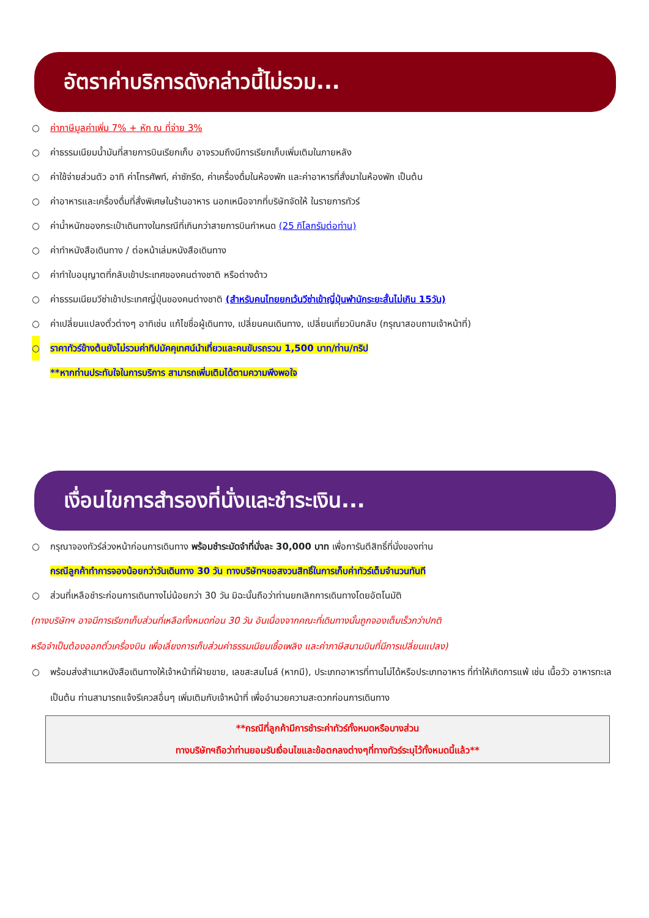อัตราค่าบริการดังกล่าวนี้ไม่รวม...
○ ค่าภาษีมูลค่าเพิ่ม 7% + หัก ณ ที่จ่าย 3%
○ ค่าธรรมเนียมน้ำมันที่สายการบินเรียกเก็บ อาจรวมถึงมีการเรียกเก็บเพิ่มเติมในภายหลัง
○ ค่าใช้จ่ายส่วนตัว อาทิ ค่าโทรศัพท์, ค่าซักรีด, ค่าเครื่องดื่มในห้องพัก และค่าอาหารที่สั่งมาในห้องพัก เป็นต้น
○ ค่าอาหารและเครื่องดื่มที่สั่งพิเศษในร้านอาหาร นอกเหนือจากที่บริษัทจัดให้ ในรายการทัวร์
○ ค่าน้ำหนักของกระเป๋าเดินทางในกรณีที่เกินกว่าสายการบินกำหนด (25 กิโลกรัมต่อท่าน)
○ ค่าทำหนังสือเดินทาง / ต่อหน้าเล่มหนังสือเดินทาง
○ ค่าทำใบอนุญาตที่กลับเข้าประเทศของคนต่างชาติ หรือต่างด้าว
○ ค่าธรรมเนียมวีซ่าเข้าประเทศญี่ปุ่นของคนต่างชาติ (สำหรับคนไทยยกเว้นวีซ่าเข้าญี่ปุ่นพำนักระยะสั้นไม่เกิน 15วัน)
○ ค่าเปลี่ยนแปลงตั๋วต่างๆ อาทิเช่น แก้ไขชื่อผู้เดินทาง, เปลี่ยนคนเดินทาง, เปลี่ยนเที่ยวบินกลับ (กรุณาสอบถามเจ้าหน้าที่)
○ ราคาทัวร์ข้างต้นยังไม่รวมค่าทิปมัคคุเทศน์นำเที่ยวและคนขับรถรวม 1,500 บาท/ท่าน/ทริป
**หากท่านประทับใจในการบริการ สามารถเพิ่มเติมได้ตามความพึงพอใจ
เงื่อนไขการสำรองที่นั่งและชำระเงิน...
○ กรุณาจองทัวร์ล่วงหน้าก่อนการเดินทาง พร้อมชำระมัดจำที่นั่งละ 30,000 บาท เพื่อการันตีสิทธิ์ที่นั่งของท่าน
กรณีลูกค้าทำการจองน้อยกว่าวันเดินทาง 30 วัน ทางบริษัทฯขอสงวนสิทธิ์ในการเก็บค่าทัวร์เต็มจำนวนทันที
○ ส่วนที่เหลือชำระก่อนการเดินทางไม่น้อยกว่า 30 วัน มิฉะนั้นถือว่าท่านยกเลิกการเดินทางโดยอัตโนมัติ
(ทางบริษัทฯ อาจมีการเรียกเก็บส่วนที่เหลือทั้งหมดก่อน 30 วัน อันเนื่องจากคณะที่เดินทางนั้นถูกจองเต็มเร็วกว่าปกติ
หรือจำเป็นต้องออกตั๋วเครื่องบิน เพื่อเลี่ยงการเก็บส่วนค่าธรรมเนียมเชื้อเพลิง และค่าภาษีสนามบินที่มีการเปลี่ยนแปลง)
○ พร้อมส่งสำเนาหนังสือเดินทางให้เจ้าหน้าที่ฝ่ายขาย, เลขสะสมไมล์ (หากมี), ประเภทอาหารที่ทานไม่ได้หรือประเภทอาหาร ที่ทำให้เกิดการแพ้ เช่น เนื้อวัว อาหารทะเล เป็นต้น ท่านสามารถแจ้งรีเควสอื่นๆ เพิ่มเติมกับเจ้าหน้าที่ เพื่ออำนวยความสะดวกก่อนการเดินทาง
**กรณีที่ลูกค้ามีการชำระค่าทัวร์ทั้งหมดหรือบางส่วน
ทางบริษัทฯถือว่าท่านยอมรับเงื่อนไขและข้อตกลงต่างๆที่ทางทัวร์ระบุไว้ทั้งหมดนี้แล้ว**